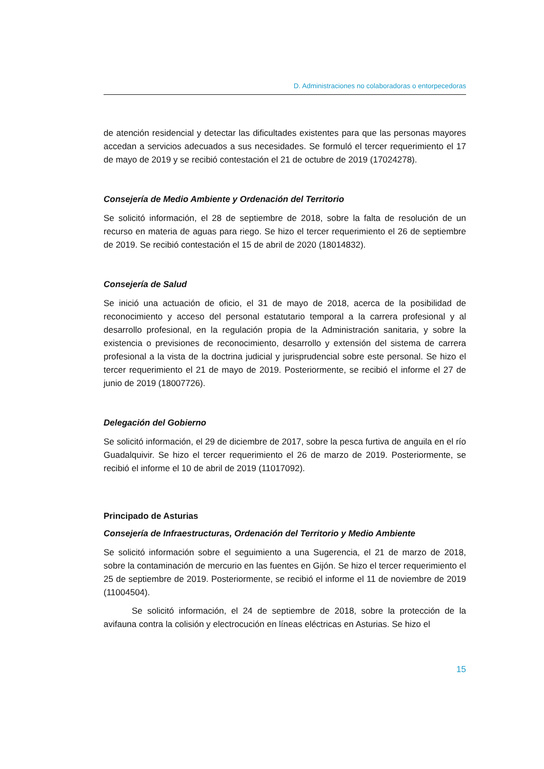D. Administraciones no colaboradoras o entorpecedoras
de atención residencial y detectar las dificultades existentes para que las personas mayores accedan a servicios adecuados a sus necesidades. Se formuló el tercer requerimiento el 17 de mayo de 2019 y se recibió contestación el 21 de octubre de 2019 (17024278).
Consejería de Medio Ambiente y Ordenación del Territorio
Se solicitó información, el 28 de septiembre de 2018, sobre la falta de resolución de un recurso en materia de aguas para riego. Se hizo el tercer requerimiento el 26 de septiembre de 2019. Se recibió contestación el 15 de abril de 2020 (18014832).
Consejería de Salud
Se inició una actuación de oficio, el 31 de mayo de 2018, acerca de la posibilidad de reconocimiento y acceso del personal estatutario temporal a la carrera profesional y al desarrollo profesional, en la regulación propia de la Administración sanitaria, y sobre la existencia o previsiones de reconocimiento, desarrollo y extensión del sistema de carrera profesional a la vista de la doctrina judicial y jurisprudencial sobre este personal. Se hizo el tercer requerimiento el 21 de mayo de 2019. Posteriormente, se recibió el informe el 27 de junio de 2019 (18007726).
Delegación del Gobierno
Se solicitó información, el 29 de diciembre de 2017, sobre la pesca furtiva de anguila en el río Guadalquivir. Se hizo el tercer requerimiento el 26 de marzo de 2019. Posteriormente, se recibió el informe el 10 de abril de 2019 (11017092).
Principado de Asturias
Consejería de Infraestructuras, Ordenación del Territorio y Medio Ambiente
Se solicitó información sobre el seguimiento a una Sugerencia, el 21 de marzo de 2018, sobre la contaminación de mercurio en las fuentes en Gijón. Se hizo el tercer requerimiento el 25 de septiembre de 2019. Posteriormente, se recibió el informe el 11 de noviembre de 2019 (11004504).
Se solicitó información, el 24 de septiembre de 2018, sobre la protección de la avifauna contra la colisión y electrocución en líneas eléctricas en Asturias. Se hizo el
15